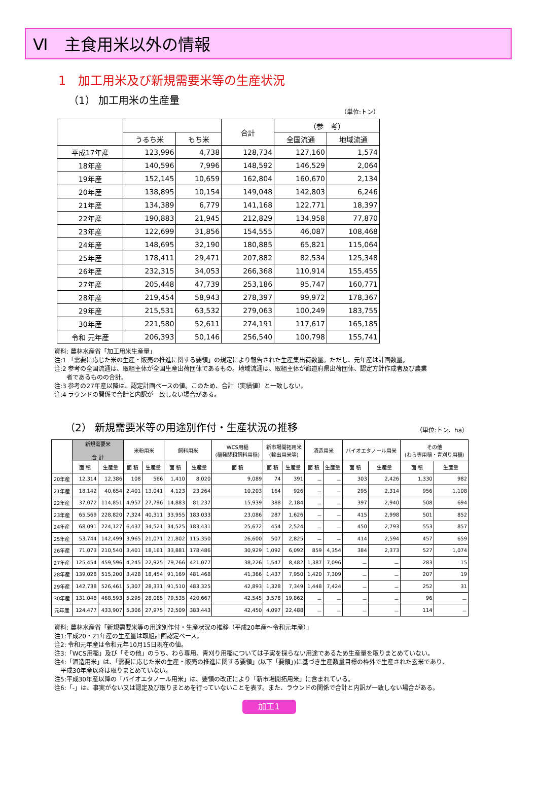Ⅵ　主食用米以外の情報
1　加工用米及び新規需要米等の生産状況
（1） 加工用米の生産量
（単位:トン）
| | | | 合計 | （参 考） | |
| --- | --- | --- | --- | --- | --- |
| | うるち米 | もち米 | | 全国流通 | 地域流通 |
| 平成17年産 | 123,996 | 4,738 | 128,734 | 127,160 | 1,574 |
| 18年産 | 140,596 | 7,996 | 148,592 | 146,529 | 2,064 |
| 19年産 | 152,145 | 10,659 | 162,804 | 160,670 | 2,134 |
| 20年産 | 138,895 | 10,154 | 149,048 | 142,803 | 6,246 |
| 21年産 | 134,389 | 6,779 | 141,168 | 122,771 | 18,397 |
| 22年産 | 190,883 | 21,945 | 212,829 | 134,958 | 77,870 |
| 23年産 | 122,699 | 31,856 | 154,555 | 46,087 | 108,468 |
| 24年産 | 148,695 | 32,190 | 180,885 | 65,821 | 115,064 |
| 25年産 | 178,411 | 29,471 | 207,882 | 82,534 | 125,348 |
| 26年産 | 232,315 | 34,053 | 266,368 | 110,914 | 155,455 |
| 27年産 | 205,448 | 47,739 | 253,186 | 95,747 | 160,771 |
| 28年産 | 219,454 | 58,943 | 278,397 | 99,972 | 178,367 |
| 29年産 | 215,531 | 63,532 | 279,063 | 100,249 | 183,755 |
| 30年産 | 221,580 | 52,611 | 274,191 | 117,617 | 165,185 |
| 令和 元年産 | 206,393 | 50,146 | 256,540 | 100,798 | 155,741 |
資料: 農林水産省「加工用米生産量」
注:1 「需要に応じた米の生産・販売の推進に関する要領」の規定により報告された生産集出荷数量。ただし、元年産は計画数量。
注:2 参考の全国流通は、取組主体が全国生産出荷団体であるもの。地域流通は、取組主体が都道府県出荷団体、認定方針作成者及び農業
　　者であるものの合計。
注:3 参考の27年産以降は、認定計画ベースの値。このため、合計（実績値）と一致しない。
注:4 ラウンドの関係で合計と内訳が一致しない場合がある。
（2） 新規需要米等の用途別作付・生産状況の推移
（単位:トン、ha）
| | 新規需要米 合 計 | | 米粉用米 | | 飼料用米 | | WCS用稲 (稲発酵粗飼料用稲) | 新市場開拓用米 (輸出用米等) | | 酒造用米 | | バイオエタノール用米 | | その他 (わら専用稲・青刈り用稲) | |
| --- | --- | --- | --- | --- | --- | --- | --- | --- | --- | --- | --- | --- | --- | --- | --- |
| | 面 積 | 生産量 | 面 積 | 生産量 | 面 積 | 生産量 | 面 積 | 面 積 | 生産量 | 面 積 | 生産量 | 面 積 | 生産量 | 面 積 | 生産量 |
| 20年産 | 12,314 | 12,386 | 108 | 566 | 1,410 | 8,020 | 9,089 | 74 | 391 | － | － | 303 | 2,426 | 1,330 | 982 |
| 21年産 | 18,142 | 40,654 | 2,401 | 13,041 | 4,123 | 23,264 | 10,203 | 164 | 926 | － | － | 295 | 2,314 | 956 | 1,108 |
| 22年産 | 37,072 | 114,851 | 4,957 | 27,796 | 14,883 | 81,237 | 15,939 | 388 | 2,184 | － | － | 397 | 2,940 | 508 | 694 |
| 23年産 | 65,569 | 228,820 | 7,324 | 40,311 | 33,955 | 183,033 | 23,086 | 287 | 1,626 | － | － | 415 | 2,998 | 501 | 852 |
| 24年産 | 68,091 | 224,127 | 6,437 | 34,521 | 34,525 | 183,431 | 25,672 | 454 | 2,524 | － | － | 450 | 2,793 | 553 | 857 |
| 25年産 | 53,744 | 142,499 | 3,965 | 21,071 | 21,802 | 115,350 | 26,600 | 507 | 2,825 | － | － | 414 | 2,594 | 457 | 659 |
| 26年産 | 71,073 | 210,540 | 3,401 | 18,161 | 33,881 | 178,486 | 30,929 | 1,092 | 6,092 | 859 | 4,354 | 384 | 2,373 | 527 | 1,074 |
| 27年産 | 125,454 | 459,596 | 4,245 | 22,925 | 79,766 | 421,077 | 38,226 | 1,547 | 8,482 | 1,387 | 7,096 | － | － | 283 | 15 |
| 28年産 | 139,028 | 515,200 | 3,428 | 18,454 | 91,169 | 481,468 | 41,366 | 1,437 | 7,950 | 1,420 | 7,309 | － | － | 207 | 19 |
| 29年産 | 142,738 | 526,461 | 5,307 | 28,331 | 91,510 | 483,325 | 42,893 | 1,328 | 7,349 | 1,448 | 7,424 | － | － | 252 | 31 |
| 30年産 | 131,048 | 468,593 | 5,295 | 28,065 | 79,535 | 420,667 | 42,545 | 3,578 | 19,862 | － | － | － | － | 96 | － |
| 元年産 | 124,477 | 433,907 | 5,306 | 27,975 | 72,509 | 383,443 | 42,450 | 4,097 | 22,488 | － | － | － | － | 114 | － |
資料: 農林水産省「新規需要米等の用途別作付・生産状況の推移（平成20年産～令和元年産）」
注1:平成20・21年産の生産量は取組計画認定ベース。
注2: 令和元年産は令和元年10月15日現在の値。
注3:「WCS用稲」及び「その他」のうち、わら専用、青刈り用稲については子実を採らない用途であるため生産量を取りまとめていない。
注4:「酒造用米」は、「需要に応じた米の生産・販売の推進に関する要領」(以下「要領」)に基づき生産数量目標の枠外で生産された玄米であり、
　平成30年産以降は取りまとめていない。
注5:平成30年産以降の「バイオエタノール用米」は、要領の改正により「新市場開拓用米」に含まれている。
注6:「-」は、事実がない又は認定及び取りまとめを行っていないことを表す。また、ラウンドの関係で合計と内訳が一致しない場合がある。
加工1